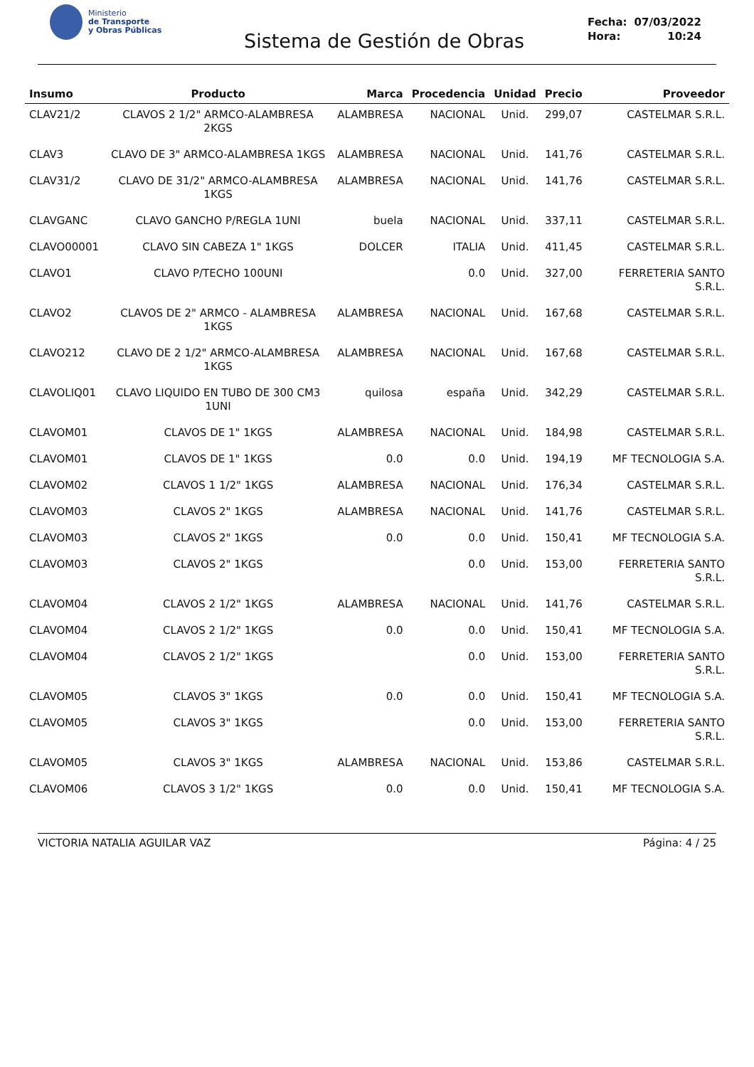Ministerio
de Transporte
y Obras Públicas
Sistema de Gestión de Obras
| Fecha: | 07/03/2022 |
| Hora: | 10:24 |
| Insumo | Producto | Marca | Procedencia | Unidad | Precio | Proveedor |
| --- | --- | --- | --- | --- | --- | --- |
| CLAV21/2 | CLAVOS 2 1/2" ARMCO-ALAMBRESA 2KGS | ALAMBRESA | NACIONAL | Unid. | 299,07 | CASTELMAR S.R.L. |
| CLAV3 | CLAVO DE 3" ARMCO-ALAMBRESA 1KGS | ALAMBRESA | NACIONAL | Unid. | 141,76 | CASTELMAR S.R.L. |
| CLAV31/2 | CLAVO DE 31/2" ARMCO-ALAMBRESA 1KGS | ALAMBRESA | NACIONAL | Unid. | 141,76 | CASTELMAR S.R.L. |
| CLAVGANC | CLAVO GANCHO P/REGLA 1UNI | buela | NACIONAL | Unid. | 337,11 | CASTELMAR S.R.L. |
| CLAVO00001 | CLAVO SIN CABEZA 1" 1KGS | DOLCER | ITALIA | Unid. | 411,45 | CASTELMAR S.R.L. |
| CLAVO1 | CLAVO P/TECHO 100UNI | | 0.0 | Unid. | 327,00 | FERRETERIA SANTO S.R.L. |
| CLAVO2 | CLAVOS DE 2" ARMCO - ALAMBRESA 1KGS | ALAMBRESA | NACIONAL | Unid. | 167,68 | CASTELMAR S.R.L. |
| CLAVO212 | CLAVO DE 2 1/2" ARMCO-ALAMBRESA 1KGS | ALAMBRESA | NACIONAL | Unid. | 167,68 | CASTELMAR S.R.L. |
| CLAVOLIQ01 | CLAVO LIQUIDO EN TUBO DE 300 CM3 1UNI | quilosa | españa | Unid. | 342,29 | CASTELMAR S.R.L. |
| CLAVOM01 | CLAVOS DE 1" 1KGS | ALAMBRESA | NACIONAL | Unid. | 184,98 | CASTELMAR S.R.L. |
| CLAVOM01 | CLAVOS DE 1" 1KGS | 0.0 | 0.0 | Unid. | 194,19 | MF TECNOLOGIA S.A. |
| CLAVOM02 | CLAVOS 1 1/2" 1KGS | ALAMBRESA | NACIONAL | Unid. | 176,34 | CASTELMAR S.R.L. |
| CLAVOM03 | CLAVOS 2" 1KGS | ALAMBRESA | NACIONAL | Unid. | 141,76 | CASTELMAR S.R.L. |
| CLAVOM03 | CLAVOS 2" 1KGS | 0.0 | 0.0 | Unid. | 150,41 | MF TECNOLOGIA S.A. |
| CLAVOM03 | CLAVOS 2" 1KGS | | 0.0 | Unid. | 153,00 | FERRETERIA SANTO S.R.L. |
| CLAVOM04 | CLAVOS 2 1/2" 1KGS | ALAMBRESA | NACIONAL | Unid. | 141,76 | CASTELMAR S.R.L. |
| CLAVOM04 | CLAVOS 2 1/2" 1KGS | 0.0 | 0.0 | Unid. | 150,41 | MF TECNOLOGIA S.A. |
| CLAVOM04 | CLAVOS 2 1/2" 1KGS | | 0.0 | Unid. | 153,00 | FERRETERIA SANTO S.R.L. |
| CLAVOM05 | CLAVOS 3" 1KGS | 0.0 | 0.0 | Unid. | 150,41 | MF TECNOLOGIA S.A. |
| CLAVOM05 | CLAVOS 3" 1KGS | | 0.0 | Unid. | 153,00 | FERRETERIA SANTO S.R.L. |
| CLAVOM05 | CLAVOS 3" 1KGS | ALAMBRESA | NACIONAL | Unid. | 153,86 | CASTELMAR S.R.L. |
| CLAVOM06 | CLAVOS 3 1/2" 1KGS | 0.0 | 0.0 | Unid. | 150,41 | MF TECNOLOGIA S.A. |
VICTORIA NATALIA AGUILAR VAZ Página: 4 / 25